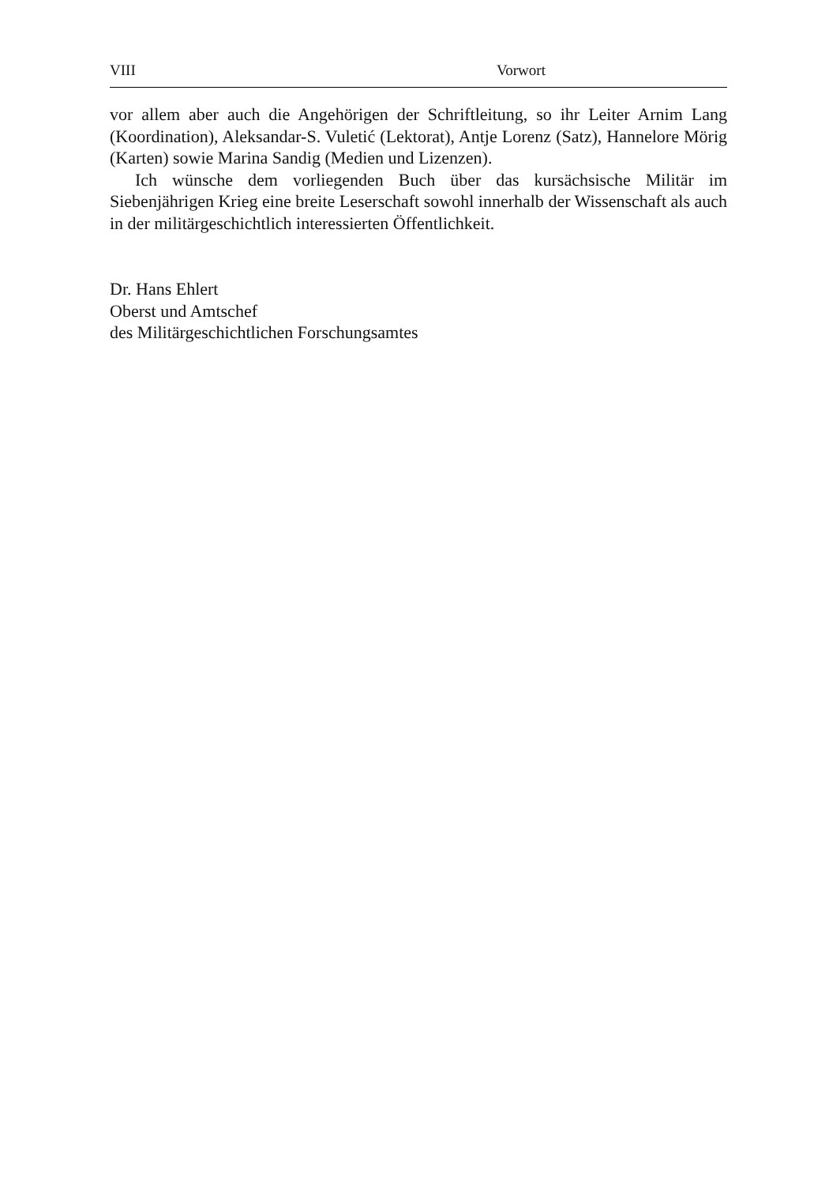VIII Vorwort
vor allem aber auch die Angehörigen der Schriftleitung, so ihr Leiter Arnim Lang (Koordination), Aleksandar-S. Vuletić (Lektorat), Antje Lorenz (Satz), Hannelore Mörig (Karten) sowie Marina Sandig (Medien und Lizenzen).
Ich wünsche dem vorliegenden Buch über das kursächsische Militär im Siebenjährigen Krieg eine breite Leserschaft sowohl innerhalb der Wissenschaft als auch in der militärgeschichtlich interessierten Öffentlichkeit.
Dr. Hans Ehlert
Oberst und Amtschef
des Militärgeschichtlichen Forschungsamtes